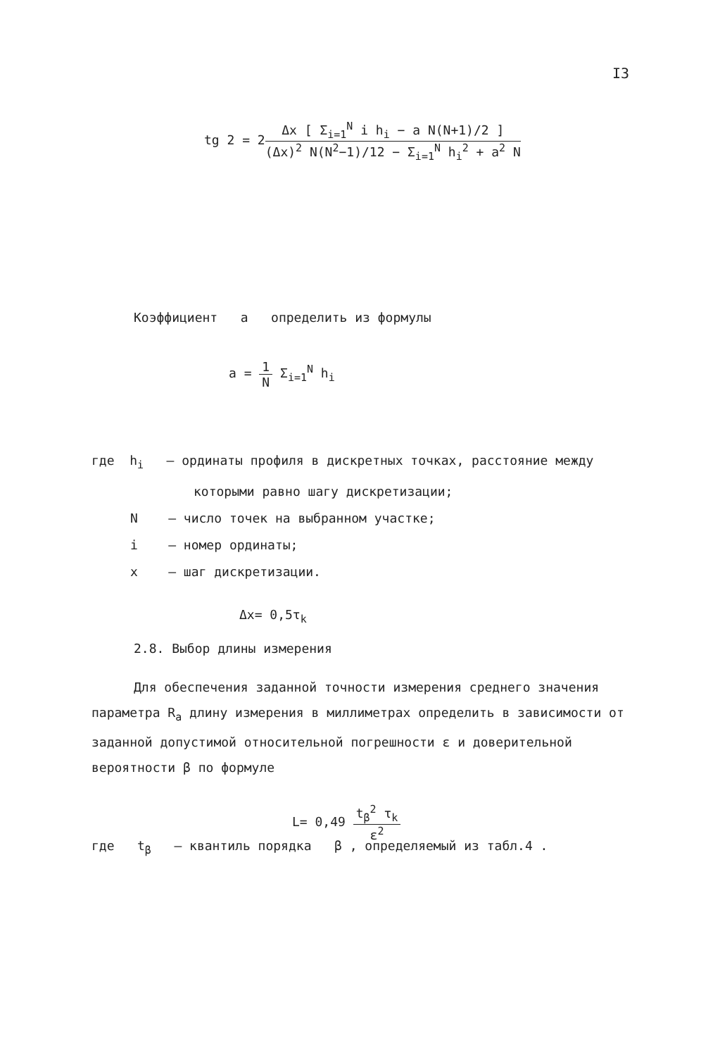I3
tg 2 = 2Δx [ Σ<sub>i=1</sub><sup>N</sup> i h<sub>i</sub> − a N(N+1)/2 ] (Δx)<sup>2</sup> N(N<sup>2</sup>−1)/12 − Σ<sub>i=1</sub><sup>N</sup> h<sub>i</sub><sup>2</sup> + a<sup>2</sup> N
Коэффициент a определить из формулы
a = 1 N Σ<sub>i=1</sub><sup>N</sup> h<sub>i</sub>
где h<sub>i</sub> – ординаты профиля в дискретных точках, расстояние между
которыми равно шагу дискретизации;
N – число точек на выбранном участке;
i – номер ординаты;
x – шаг дискретизации.
Δx= 0,5τ<sub>k</sub>
2.8. Выбор длины измерения
Для обеспечения заданной точности измерения среднего значения параметра R<sub>a</sub> длину измерения в миллиметрах определить в зависимости от заданной допустимой относительной погрешности ε и доверительной вероятности β по формуле
L= 0,49 t<sub>β</sub><sup>2</sup> τ<sub>k</sub> ε<sup>2</sup>
где t<sub>β</sub> – квантиль порядка β , определяемый из табл.4 .